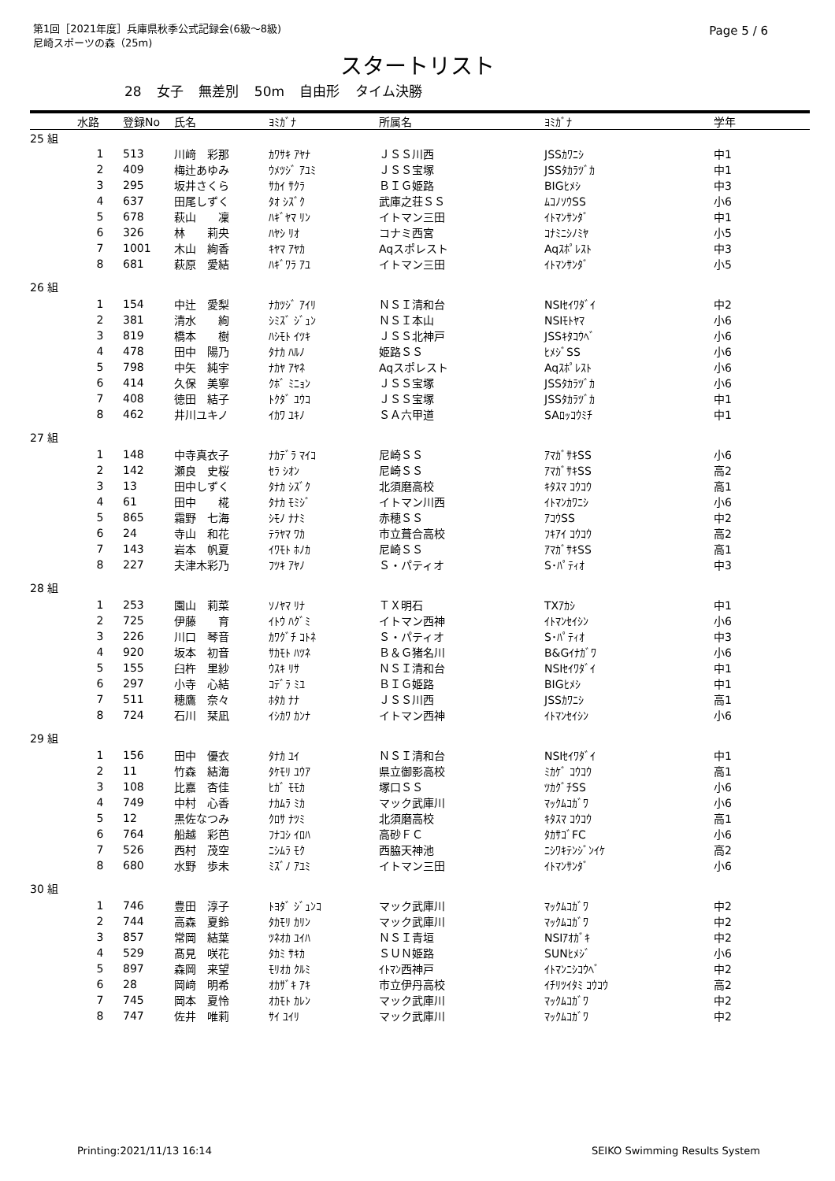第1回［2021年度］兵庫県秋季公式記録会(6級～8級)
尼崎スポーツの森（25m)
Page 5 / 6
スタートリスト
28 女子 無差別 50m 自由形 タイム決勝
| | 水路 | 登録No | 氏名 | ﾖﾐｶﾞﾅ | 所属名 | ﾖﾐｶﾞﾅ | 学年 |
| --- | --- | --- | --- | --- | --- | --- | --- |
| 25 組 | | | | | | | |
| | 1 | 513 | 川﨑 彩那 | ｶﾜｻｷ ｱﾔﾅ | ＪＳＳ川西 | JSSｶﾜﾆｼ | 中1 |
| | 2 | 409 | 梅辻あゆみ | ｳﾒﾂｼﾞ ｱﾕﾐ | ＪＳＳ宝塚 | JSSﾀｶﾗﾂﾞｶ | 中1 |
| | 3 | 295 | 坂井さくら | ｻｶｲ ｻｸﾗ | ＢＩＧ姫路 | BIGﾋﾒｼ | 中3 |
| | 4 | 637 | 田尾しずく | ﾀｵ ｼｽﾞｸ | 武庫之荘ＳＳ | ﾑｺﾉｿｳSS | 小6 |
| | 5 | 678 | 萩山 凜 | ﾊｷﾞﾔﾏ ﾘﾝ | イトマン三田 | ｲﾄﾏﾝｻﾝﾀﾞ | 中1 |
| | 6 | 326 | 林 莉央 | ﾊﾔｼ ﾘｵ | コナミ西宮 | ｺﾅﾐﾆｼﾉﾐﾔ | 小5 |
| | 7 | 1001 | 木山 絢香 | ｷﾔﾏ ｱﾔｶ | Aqスポレスト | Aqｽﾎﾟﾚｽﾄ | 中3 |
| | 8 | 681 | 萩原 愛結 | ﾊｷﾞﾜﾗ ｱﾕ | イトマン三田 | ｲﾄﾏﾝｻﾝﾀﾞ | 小5 |
| 26 組 | | | | | | | |
| | 1 | 154 | 中辻 愛梨 | ﾅｶﾂｼﾞ ｱｲﾘ | ＮＳＩ清和台 | NSIｾｲﾜﾀﾞｲ | 中2 |
| | 2 | 381 | 清水 絢 | ｼﾐｽﾞ ｼﾞｭﾝ | ＮＳＩ本山 | NSIﾓﾄﾔﾏ | 小6 |
| | 3 | 819 | 橋本 樹 | ﾊｼﾓﾄ ｲﾂｷ | ＪＳＳ北神戸 | JSSｷﾀｺｳﾍﾞ | 小6 |
| | 4 | 478 | 田中 陽乃 | ﾀﾅｶ ﾊﾙﾉ | 姫路ＳＳ | ﾋﾒｼﾞSS | 小6 |
| | 5 | 798 | 中矢 純宇 | ﾅｶﾔ ｱﾔﾈ | Aqスポレスト | Aqｽﾎﾟﾚｽﾄ | 小6 |
| | 6 | 414 | 久保 美寧 | ｸﾎﾞ ﾐﾆｮﾝ | ＪＳＳ宝塚 | JSSﾀｶﾗﾂﾞｶ | 小6 |
| | 7 | 408 | 徳田 結子 | ﾄｸﾀﾞ ﾕｳｺ | ＪＳＳ宝塚 | JSSﾀｶﾗﾂﾞｶ | 中1 |
| | 8 | 462 | 井川ユキノ | ｲｶﾜ ﾕｷﾉ | ＳＡ六甲道 | SAﾛｯｺｳﾐﾁ | 中1 |
| 27 組 | | | | | | | |
| | 1 | 148 | 中寺真衣子 | ﾅｶﾃﾞﾗ ﾏｲｺ | 尼崎ＳＳ | ｱﾏｶﾞｻｷSS | 小6 |
| | 2 | 142 | 瀬良 史桜 | ｾﾗ ｼｵﾝ | 尼崎ＳＳ | ｱﾏｶﾞｻｷSS | 高2 |
| | 3 | 13 | 田中しずく | ﾀﾅｶ ｼｽﾞｸ | 北須磨高校 | ｷﾀｽﾏ ｺｳｺｳ | 高1 |
| | 4 | 61 | 田中 椛 | ﾀﾅｶ ﾓﾐｼﾞ | イトマン川西 | ｲﾄﾏﾝｶﾜﾆｼ | 小6 |
| | 5 | 865 | 霜野 七海 | ｼﾓﾉ ﾅﾅﾐ | 赤穂ＳＳ | ｱｺｳSS | 中2 |
| | 6 | 24 | 寺山 和花 | ﾃﾗﾔﾏ ﾜｶ | 市立葺合高校 | ﾌｷｱｲ ｺｳｺｳ | 高2 |
| | 7 | 143 | 岩本 帆夏 | ｲﾜﾓﾄ ﾎﾉｶ | 尼崎ＳＳ | ｱﾏｶﾞｻｷSS | 高1 |
| | 8 | 227 | 夫津木彩乃 | ﾌﾂｷ ｱﾔﾉ | Ｓ・パティオ | S･ﾊﾟﾃｨｵ | 中3 |
| 28 組 | | | | | | | |
| | 1 | 253 | 園山 莉菜 | ｿﾉﾔﾏ ﾘﾅ | ＴＸ明石 | TXｱｶｼ | 中1 |
| | 2 | 725 | 伊藤 育 | ｲﾄｳ ﾊｸﾞﾐ | イトマン西神 | ｲﾄﾏﾝｾｲｼﾝ | 小6 |
| | 3 | 226 | 川口 琴音 | ｶﾜｸﾞﾁ ｺﾄﾈ | Ｓ・パティオ | S･ﾊﾟﾃｨｵ | 中3 |
| | 4 | 920 | 坂本 初音 | ｻｶﾓﾄ ﾊﾂﾈ | Ｂ＆Ｇ猪名川 | B&Gｲﾅｶﾞﾜ | 小6 |
| | 5 | 155 | 臼杵 里紗 | ｳｽｷ ﾘｻ | ＮＳＩ清和台 | NSIｾｲﾜﾀﾞｲ | 中1 |
| | 6 | 297 | 小寺 心結 | ｺﾃﾞﾗ ﾐﾕ | ＢＩＧ姫路 | BIGﾋﾒｼ | 中1 |
| | 7 | 511 | 穂鷹 奈々 | ﾎﾀｶ ﾅﾅ | ＪＳＳ川西 | JSSｶﾜﾆｼ | 高1 |
| | 8 | 724 | 石川 栞凪 | ｲｼｶﾜ ｶﾝﾅ | イトマン西神 | ｲﾄﾏﾝｾｲｼﾝ | 小6 |
| 29 組 | | | | | | | |
| | 1 | 156 | 田中 優衣 | ﾀﾅｶ ﾕｲ | ＮＳＩ清和台 | NSIｾｲﾜﾀﾞｲ | 中1 |
| | 2 | 11 | 竹森 結海 | ﾀｹﾓﾘ ﾕｳｱ | 県立御影高校 | ﾐｶｹﾞ ｺｳｺｳ | 高1 |
| | 3 | 108 | 比嘉 杏佳 | ﾋｶﾞ ﾓﾓｶ | 塚口ＳＳ | ﾂｶｸﾞﾁSS | 小6 |
| | 4 | 749 | 中村 心香 | ﾅｶﾑﾗ ﾐｶ | マック武庫川 | ﾏｯｸﾑｺｶﾞﾜ | 小6 |
| | 5 | 12 | 黒佐なつみ | ｸﾛｻ ﾅﾂﾐ | 北須磨高校 | ｷﾀｽﾏ ｺｳｺｳ | 高1 |
| | 6 | 764 | 船越 彩芭 | ﾌﾅｺｼ ｲﾛﾊ | 高砂ＦＣ | ﾀｶｻｺﾞFC | 小6 |
| | 7 | 526 | 西村 茂空 | ﾆｼﾑﾗ ﾓｸ | 西脇天神池 | ﾆｼﾜｷﾃﾝｼﾞﾝｲｹ | 高2 |
| | 8 | 680 | 水野 歩未 | ﾐｽﾞﾉ ｱﾕﾐ | イトマン三田 | ｲﾄﾏﾝｻﾝﾀﾞ | 小6 |
| 30 組 | | | | | | | |
| | 1 | 746 | 豊田 淳子 | ﾄﾖﾀﾞ ｼﾞｭﾝｺ | マック武庫川 | ﾏｯｸﾑｺｶﾞﾜ | 中2 |
| | 2 | 744 | 高森 夏鈴 | ﾀｶﾓﾘ ｶﾘﾝ | マック武庫川 | ﾏｯｸﾑｺｶﾞﾜ | 中2 |
| | 3 | 857 | 常岡 結葉 | ﾂﾈｵｶ ﾕｲﾊ | ＮＳＩ青垣 | NSIｱｵｶﾞｷ | 中2 |
| | 4 | 529 | 髙見 咲花 | ﾀｶﾐ ｻｷｶ | ＳＵＮ姫路 | SUNﾋﾒｼﾞ | 小6 |
| | 5 | 897 | 森岡 来望 | ﾓﾘｵｶ ｸﾙﾐ | ｲﾄﾏﾝ西神戸 | ｲﾄﾏﾝﾆｼｺｳﾍﾞ | 中2 |
| | 6 | 28 | 岡﨑 明希 | ｵｶｻﾞｷ ｱｷ | 市立伊丹高校 | ｲﾁﾘﾂｲﾀﾐ ｺｳｺｳ | 高2 |
| | 7 | 745 | 岡本 夏怜 | ｵｶﾓﾄ ｶﾚﾝ | マック武庫川 | ﾏｯｸﾑｺｶﾞﾜ | 中2 |
| | 8 | 747 | 佐井 唯莉 | ｻｲ ﾕｲﾘ | マック武庫川 | ﾏｯｸﾑｺｶﾞﾜ | 中2 |
Printing:2021/11/13 16:14 SEIKO Swimming Results System